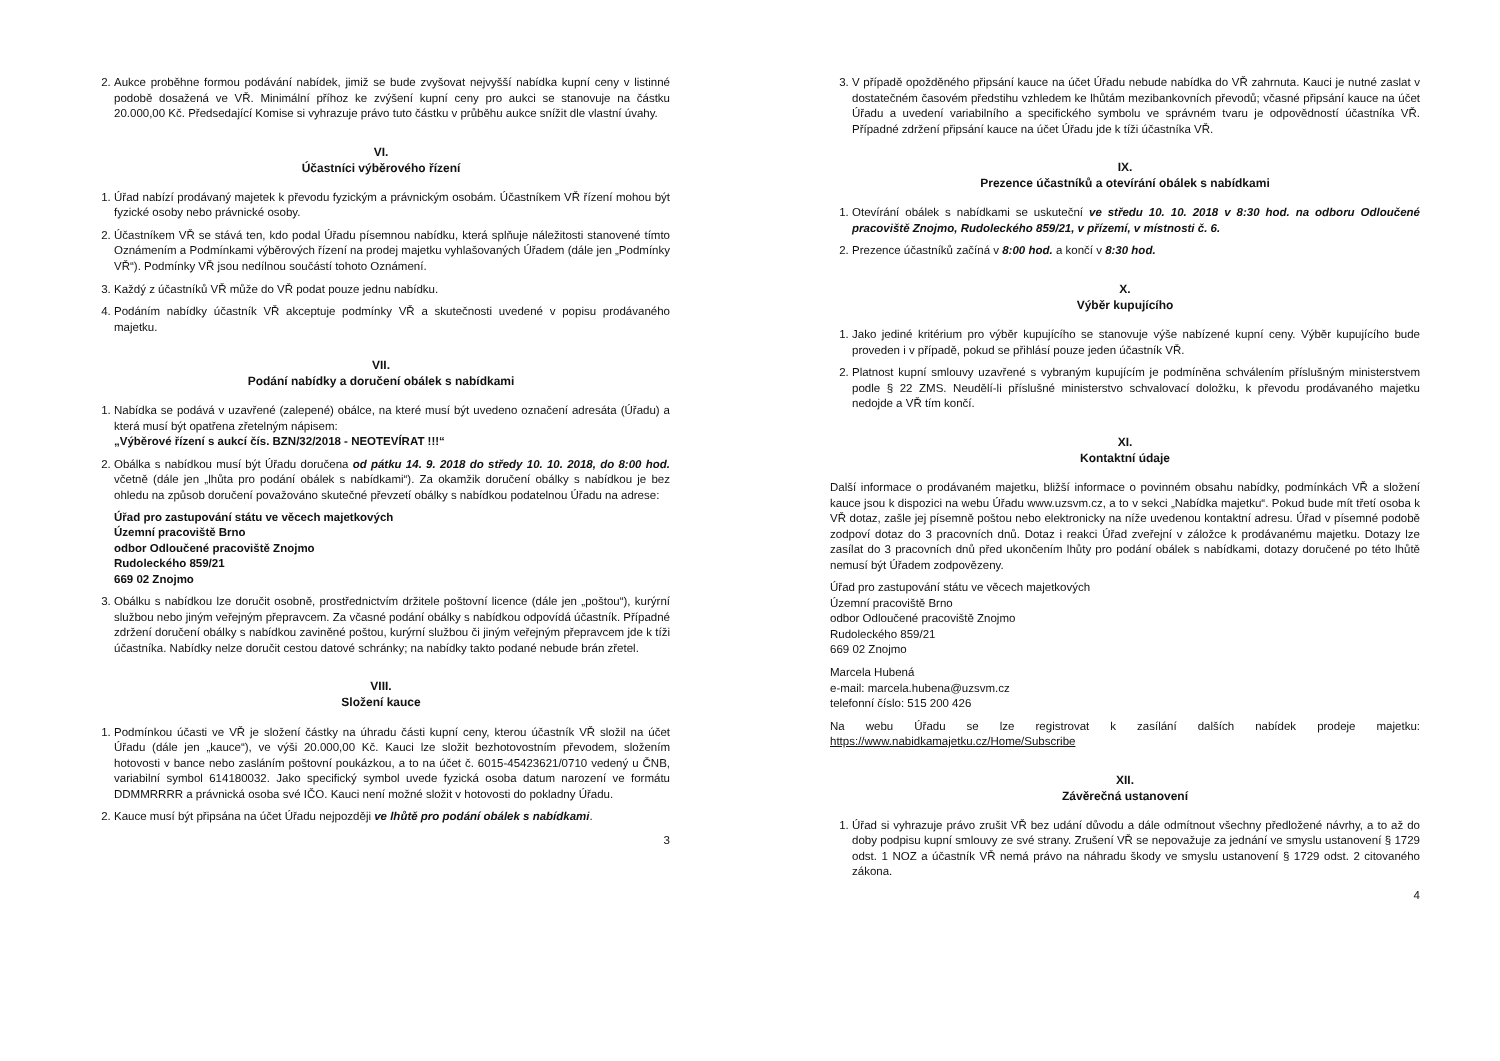2. Aukce proběhne formou podávání nabídek, jimiž se bude zvyšovat nejvyšší nabídka kupní ceny v listinné podobě dosažená ve VŘ. Minimální příhoz ke zvýšení kupní ceny pro aukci se stanovuje na částku 20.000,00 Kč. Předsedající Komise si vyhrazuje právo tuto částku v průběhu aukce snížit dle vlastní úvahy.
VI.
Účastníci výběrového řízení
1. Úřad nabízí prodávaný majetek k převodu fyzickým a právnickým osobám. Účastníkem VŘ řízení mohou být fyzické osoby nebo právnické osoby.
2. Účastníkem VŘ se stává ten, kdo podal Úřadu písemnou nabídku, která splňuje náležitosti stanovené tímto Oznámením a Podmínkami výběrových řízení na prodej majetku vyhlašovaných Úřadem (dále jen „Podmínky VŘ“). Podmínky VŘ jsou nedílnou součástí tohoto Oznámení.
3. Každý z účastníků VŘ může do VŘ podat pouze jednu nabídku.
4. Podáním nabídky účastník VŘ akceptuje podmínky VŘ a skutečnosti uvedené v popisu prodávaného majetku.
VII.
Podání nabídky a doručení obálek s nabídkami
1. Nabídka se podává v uzavřené (zalepené) obálce, na které musí být uvedeno označení adresáta (Úřadu) a která musí být opatřena zřetelným nápisem:
„Výběrové řízení s aukcí čís. BZN/32/2018 - NEOTEVÍRAT !!!“
2. Obálka s nabídkou musí být Úřadu doručena od pátku 14. 9. 2018 do středy 10. 10. 2018, do 8:00 hod. včetně (dále jen „lhůta pro podání obálek s nabídkami“). Za okamžik doručení obálky s nabídkou je bez ohledu na způsob doručení považováno skutečné převzetí obálky s nabídkou podatelnou Úřadu na adrese:
Úřad pro zastupování státu ve věcech majetkových
Územní pracoviště Brno
odbor Odloučené pracoviště Znojmo
Rudoleckého 859/21
669 02 Znojmo
3. Obálku s nabídkou lze doručit osobně, prostřednictvím držitele poštovní licence (dále jen „poštou“), kurýrní službou nebo jiným veřejným přepravcem. Za včasné podání obálky s nabídkou odpovídá účastník. Případné zdržení doručení obálky s nabídkou zaviněné poštou, kurýrní službou či jiným veřejným přepravcem jde k tíži účastníka. Nabídky nelze doručit cestou datové schránky; na nabídky takto podané nebude brán zřetel.
VIII.
Složení kauce
1. Podmínkou účasti ve VŘ je složení částky na úhradu části kupní ceny, kterou účastník VŘ složil na účet Úřadu (dále jen „kauce“), ve výši 20.000,00 Kč. Kauci lze složit bezhotovostním převodem, složením hotovosti v bance nebo zasláním poštovní poukázkou, a to na účet č. 6015-45423621/0710 vedený u ČNB, variabilní symbol 614180032. Jako specifický symbol uvede fyzická osoba datum narození ve formátu DDMMRRRR a právnická osoba své IČO. Kauci není možné složit v hotovosti do pokladny Úřadu.
2. Kauce musí být připsána na účet Úřadu nejpozději ve lhůtě pro podání obálek s nabídkami.
3
3. V případě opožděného připsání kauce na účet Úřadu nebude nabídka do VŘ zahrnuta. Kauci je nutné zaslat v dostatečném časovém předstihu vzhledem ke lhůtám mezibankovních převodů; včasné připsání kauce na účet Úřadu a uvedení variabilního a specifického symbolu ve správném tvaru je odpovědností účastníka VŘ. Případné zdržení připsání kauce na účet Úřadu jde k tíži účastníka VŘ.
IX.
Prezence účastníků a otevírání obálek s nabídkami
1. Otevírání obálek s nabídkami se uskuteční ve středu 10. 10. 2018 v 8:30 hod. na odboru Odloučené pracoviště Znojmo, Rudoleckého 859/21, v přízemí, v místnosti č. 6.
2. Prezence účastníků začíná v 8:00 hod. a končí v 8:30 hod.
X.
Výběr kupujícího
1. Jako jediné kritérium pro výběr kupujícího se stanovuje výše nabízené kupní ceny. Výběr kupujícího bude proveden i v případě, pokud se přihlásí pouze jeden účastník VŘ.
2. Platnost kupní smlouvy uzavřené s vybraným kupujícím je podmíněna schválením příslušným ministerstvem podle § 22 ZMS. Neudělí-li příslušné ministerstvo schvalovací doložku, k převodu prodávaného majetku nedojde a VŘ tím končí.
XI.
Kontaktní údaje
Další informace o prodávaném majetku, bližší informace o povinném obsahu nabídky, podmínkách VŘ a složení kauce jsou k dispozici na webu Úřadu www.uzsvm.cz, a to v sekci „Nabídka majetku“. Pokud bude mít třetí osoba k VŘ dotaz, zašle jej písemně poštou nebo elektronicky na níže uvedenou kontaktní adresu. Úřad v písemné podobě zodpoví dotaz do 3 pracovních dnů. Dotaz i reakci Úřad zveřejní v záložce k prodávanému majetku. Dotazy lze zasílat do 3 pracovních dnů před ukončením lhůty pro podání obálek s nabídkami, dotazy doručené po této lhůtě nemusí být Úřadem zodpovězeny.
Úřad pro zastupování státu ve věcech majetkových
Územní pracoviště Brno
odbor Odloučené pracoviště Znojmo
Rudoleckého 859/21
669 02 Znojmo
Marcela Hubená
e-mail: marcela.hubena@uzsvm.cz
telefonní číslo: 515 200 426
Na webu Úřadu se lze registrovat k zasílání dalších nabídek prodeje majetku: https://www.nabidkamajetku.cz/Home/Subscribe
XII.
Závěrečná ustanovení
1. Úřad si vyhrazuje právo zrušit VŘ bez udání důvodu a dále odmítnout všechny předložené návrhy, a to až do doby podpisu kupní smlouvy ze své strany. Zrušení VŘ se nepovažuje za jednání ve smyslu ustanovení § 1729 odst. 1 NOZ a účastník VŘ nemá právo na náhradu škody ve smyslu ustanovení § 1729 odst. 2 citovaného zákona.
4